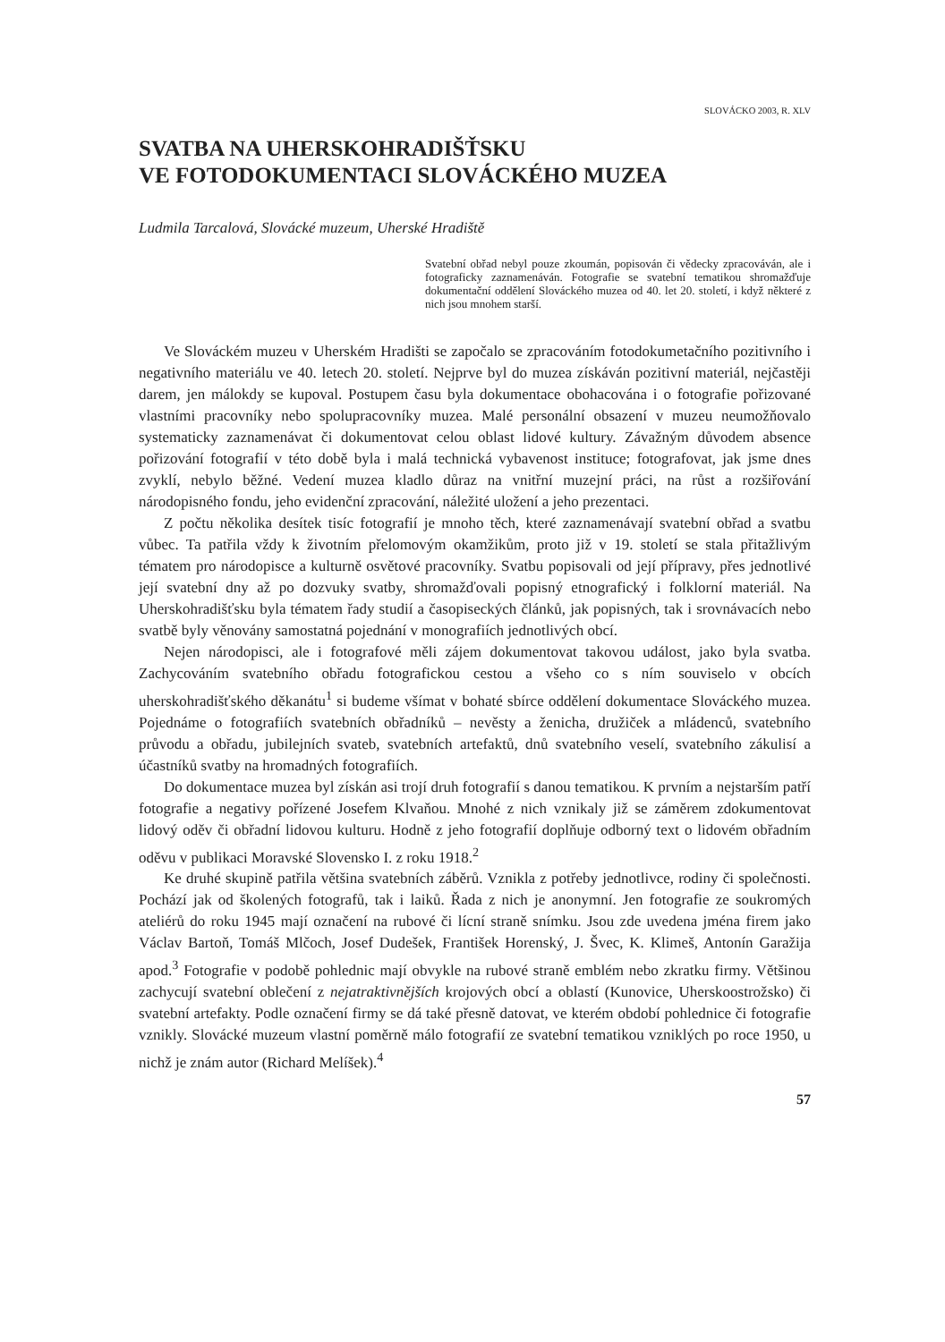SLOVÁCKO 2003, R. XLV
SVATBA NA UHERSKOHRADIŠŤSKU
VE FOTODOKUMENTACI SLOVÁCKÉHO MUZEA
Ludmila Tarcalová, Slovácké muzeum, Uherské Hradiště
Svatební obřad nebyl pouze zkoumán, popisován či vědecky zpracováván, ale i fotograficky zaznamenáván. Fotografie se svatební tematikou shromažďuje dokumentační oddělení Slováckého muzea od 40. let 20. století, i když některé z nich jsou mnohem starší.
Ve Slováckém muzeu v Uherském Hradišti se započalo se zpracováním fotodokumetačního pozitivního i negativního materiálu ve 40. letech 20. století. Nejprve byl do muzea získáván pozitivní materiál, nejčastěji darem, jen málokdy se kupoval. Postupem času byla dokumentace obohacována i o fotografie pořizované vlastními pracovníky nebo spolupracovníky muzea. Malé personální obsazení v muzeu neumožňovalo systematicky zaznamenávat či dokumentovat celou oblast lidové kultury. Závažným důvodem absence pořizování fotografií v této době byla i malá technická vybavenost instituce; fotografovat, jak jsme dnes zvyklí, nebylo běžné. Vedení muzea kladlo důraz na vnitřní muzejní práci, na růst a rozšiřování národopisného fondu, jeho evidenční zpracování, náležité uložení a jeho prezentaci.
Z počtu několika desítek tisíc fotografií je mnoho těch, které zaznamenávají svatební obřad a svatbu vůbec. Ta patřila vždy k životním přelomovým okamžikům, proto již v 19. století se stala přitažlivým tématem pro národopisce a kulturně osvětové pracovníky. Svatbu popisovali od její přípravy, přes jednotlivé její svatební dny až po dozvuky svatby, shromažďovali popisný etnografický i folklorní materiál. Na Uherskohradišťsku byla tématem řady studií a časopiseckých článků, jak popisných, tak i srovnávacích nebo svatbě byly věnovány samostatná pojednání v monografiích jednotlivých obcí.
Nejen národopisci, ale i fotografové měli zájem dokumentovat takovou událost, jako byla svatba. Zachycováním svatebního obřadu fotografickou cestou a všeho co s ním souviselo v obcích uherskohradišťského děkanátu<sup>1</sup> si budeme všímat v bohaté sbírce oddělení dokumentace Slováckého muzea. Pojednáme o fotografiích svatebních obřadníků – nevěsty a ženicha, družiček a mládenců, svatebního průvodu a obřadu, jubilejních svateb, svatebních artefaktů, dnů svatebního veselí, svatebního zákulisí a účastníků svatby na hromadných fotografiích.
Do dokumentace muzea byl získán asi trojí druh fotografií s danou tematikou. K prvním a nejstarším patří fotografie a negativy pořízené Josefem Klvaňou. Mnohé z nich vznikaly již se záměrem zdokumentovat lidový oděv či obřadní lidovou kulturu. Hodně z jeho fotografií doplňuje odborný text o lidovém obřadním oděvu v publikaci Moravské Slovensko I. z roku 1918.<sup>2</sup>
Ke druhé skupině patřila většina svatebních záběrů. Vznikla z potřeby jednotlivce, rodiny či společnosti. Pochází jak od školených fotografů, tak i laiků. Řada z nich je anonymní. Jen fotografie ze soukromých ateliérů do roku 1945 mají označení na rubové či lícní straně snímku. Jsou zde uvedena jména firem jako Václav Bartoň, Tomáš Mlčoch, Josef Dudešek, František Horenský, J. Švec, K. Klimeš, Antonín Garažija apod.<sup>3</sup> Fotografie v podobě pohlednic mají obvykle na rubové straně emblém nebo zkratku firmy. Většinou zachycují svatební oblečení z nejatraktivnějších krojových obcí a oblastí (Kunovice, Uherskoostrožsko) či svatební artefakty. Podle označení firmy se dá také přesně datovat, ve kterém období pohlednice či fotografie vznikly. Slovácké muzeum vlastní poměrně málo fotografií ze svatební tematikou vzniklých po roce 1950, u nichž je znám autor (Richard Melíšek).<sup>4</sup>
57